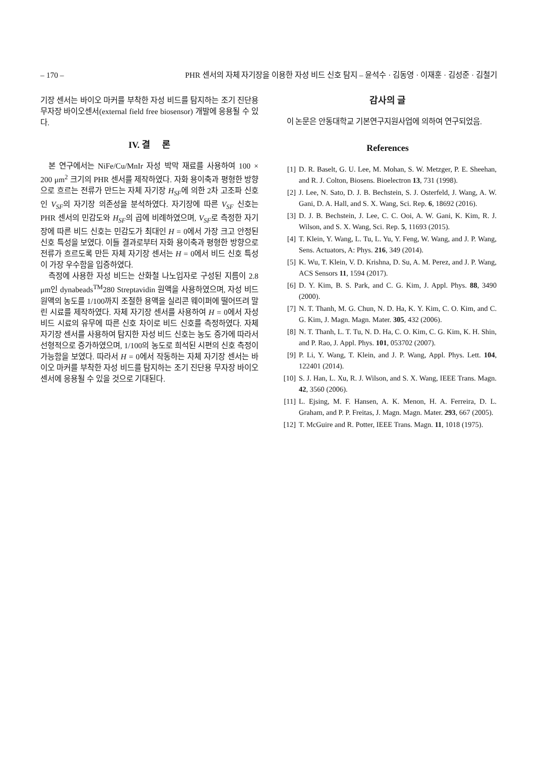– 170 – PHR 센서의 자체 자기장을 이용한 자성 비드 신호 탐지 – 윤석수 · 김동영 · 이재훈 · 김성준 · 김철기
기장 센서는 바이오 마커를 부착한 자성 비드를 탐지하는 조기 진단용 무자장 바이오센서(external field free biosensor) 개발에 응용될 수 있다.
IV. 결 론
본 연구에서는 NiFe/Cu/MnIr 자성 박막 재료를 사용하여 100 × 200 μm<sup>2</sup> 크기의 PHR 센서를 제작하였다. 자화 용이축과 평형한 방향으로 흐르는 전류가 만드는 자체 자기장 H<sub>SF</sub>에 의한 2차 고조파 신호인 V<sub>SF</sub>의 자기장 의존성을 분석하였다. 자기장에 따른 V<sub>SF</sub> 신호는 PHR 센서의 민감도와 H<sub>SF</sub>의 곱에 비례하였으며, V<sub>SF</sub>로 측정한 자기장에 따른 비드 신호는 민감도가 최대인 H = 0에서 가장 크고 안정된 신호 특성을 보였다. 이들 결과로부터 자화 용이축과 평형한 방향으로 전류가 흐르도록 만든 자체 자기장 센서는 H = 0에서 비드 신호 특성이 가장 우수함을 입증하였다.
측정에 사용한 자성 비드는 산화철 나노입자로 구성된 지름이 2.8 μm인 dynabeads<sup>TM</sup>280 Streptavidin 원액을 사용하였으며, 자성 비드 원액의 농도를 1/100까지 조절한 용액을 실리콘 웨이퍼에 떨어뜨려 말린 시료를 제작하였다. 자체 자기장 센서를 사용하여 H = 0에서 자성 비드 시료의 유무에 따른 신호 차이로 비드 신호를 측정하였다. 자체 자기장 센서를 사용하여 탐지한 자성 비드 신호는 농도 증가에 따라서 선형적으로 증가하였으며, 1/100의 농도로 희석된 시편의 신호 측정이 가능함을 보였다. 따라서 H = 0에서 작동하는 자체 자기장 센서는 바이오 마커를 부착한 자성 비드를 탐지하는 조기 진단용 무자장 바이오센서에 응용될 수 있을 것으로 기대된다.
감사의 글
이 논문은 안동대학교 기본연구지원사업에 의하여 연구되었음.
References
[1] D. R. Baselt, G. U. Lee, M. Mohan, S. W. Metzger, P. E. Sheehan, and R. J. Colton, Biosens. Bioelectron 13, 731 (1998).
[2] J. Lee, N. Sato, D. J. B. Bechstein, S. J. Osterfeld, J. Wang, A. W. Gani, D. A. Hall, and S. X. Wang, Sci. Rep. 6, 18692 (2016).
[3] D. J. B. Bechstein, J. Lee, C. C. Ooi, A. W. Gani, K. Kim, R. J. Wilson, and S. X. Wang, Sci. Rep. 5, 11693 (2015).
[4] T. Klein, Y. Wang, L. Tu, L. Yu, Y. Feng, W. Wang, and J. P. Wang, Sens. Actuators, A: Phys. 216, 349 (2014).
[5] K. Wu, T. Klein, V. D. Krishna, D. Su, A. M. Perez, and J. P. Wang, ACS Sensors 11, 1594 (2017).
[6] D. Y. Kim, B. S. Park, and C. G. Kim, J. Appl. Phys. 88, 3490 (2000).
[7] N. T. Thanh, M. G. Chun, N. D. Ha, K. Y. Kim, C. O. Kim, and C. G. Kim, J. Magn. Magn. Mater. 305, 432 (2006).
[8] N. T. Thanh, L. T. Tu, N. D. Ha, C. O. Kim, C. G. Kim, K. H. Shin, and P. Rao, J. Appl. Phys. 101, 053702 (2007).
[9] P. Li, Y. Wang, T. Klein, and J. P. Wang, Appl. Phys. Lett. 104, 122401 (2014).
[10] S. J. Han, L. Xu, R. J. Wilson, and S. X. Wang, IEEE Trans. Magn. 42, 3560 (2006).
[11] L. Ejsing, M. F. Hansen, A. K. Menon, H. A. Ferreira, D. L. Graham, and P. P. Freitas, J. Magn. Magn. Mater. 293, 667 (2005).
[12] T. McGuire and R. Potter, IEEE Trans. Magn. 11, 1018 (1975).